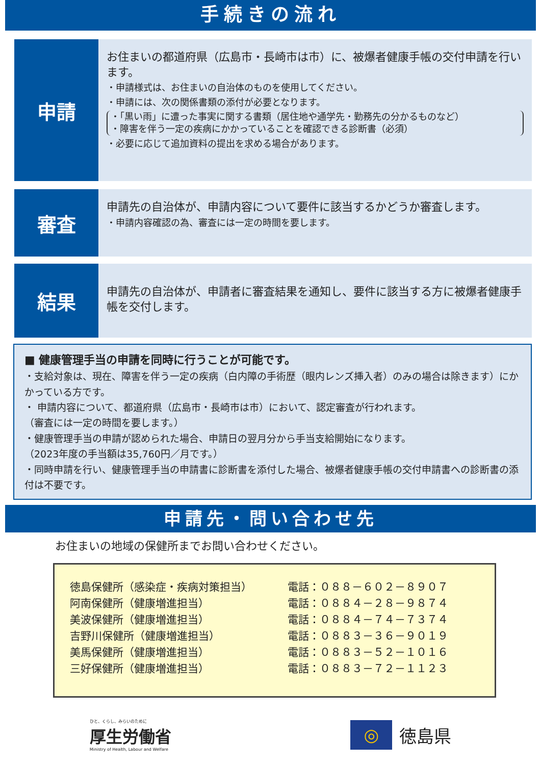手続きの流れ
申請
お住まいの都道府県（広島市・長崎市は市）に、被爆者健康手帳の交付申請を行います。
・申請様式は、お住まいの自治体のものを使用してください。
・申請には、次の関係書類の添付が必要となります。
・「黒い雨」に遭った事実に関する書類（居住地や通学先・勤務先の分かるものなど）
・障害を伴う一定の疾病にかかっていることを確認できる診断書（必須）
・必要に応じて追加資料の提出を求める場合があります。
審査
申請先の自治体が、申請内容について要件に該当するかどうか審査します。
・申請内容確認の為、審査には一定の時間を要します。
結果
申請先の自治体が、申請者に審査結果を通知し、要件に該当する方に被爆者健康手帳を交付します。
■ 健康管理手当の申請を同時に行うことが可能です。
・支給対象は、現在、障害を伴う一定の疾病（白内障の手術歴（眼内レンズ挿入者）のみの場合は除きます）にかかっている方です。
・ 申請内容について、都道府県（広島市・長崎市は市）において、認定審査が行われます。
（審査には一定の時間を要します。）
・健康管理手当の申請が認められた場合、申請日の翌月分から手当支給開始になります。
（2023年度の手当額は35,760円／月です。）
・同時申請を行い、健康管理手当の申請書に診断書を添付した場合、被爆者健康手帳の交付申請書への診断書の添付は不要です。
申請先・問い合わせ先
お住まいの地域の保健所までお問い合わせください。
| 徳島保健所（感染症・疾病対策担当） | 電話：０８８－６０２－８９０７ |
| 阿南保健所（健康増進担当） | 電話：０８８４－２８－９８７４ |
| 美波保健所（健康増進担当） | 電話：０８８４－７４－７３７４ |
| 吉野川保健所（健康増進担当） | 電話：０８８３－３６－９０１９ |
| 美馬保健所（健康増進担当） | 電話：０８８３－５２－１０１６ |
| 三好保健所（健康増進担当） | 電話：０８８３－７２－１１２３ |
ひと、くらし、みらいのために
厚生労働省
Ministry of Health, Labour and Welfare
◎
徳島県